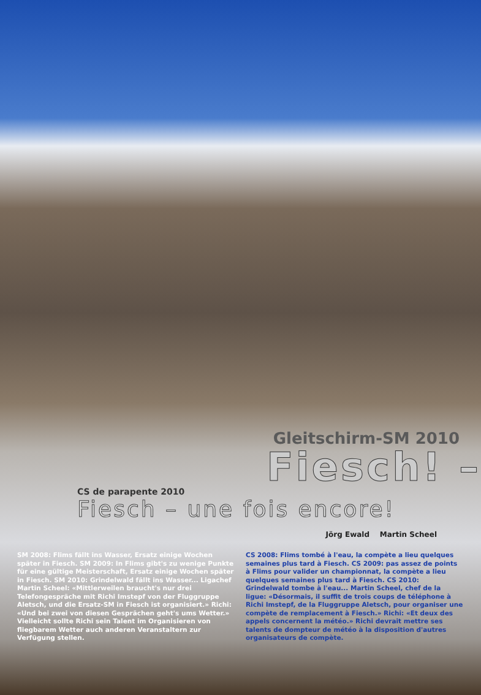Gleitschirm-SM 2010
Fiesch! –
CS de parapente 2010
Fiesch – une fois encore!
Jörg Ewald Martin Scheel
SM 2008: Flims fällt ins Wasser, Ersatz einige Wochen später in Fiesch. SM 2009: In Flims gibt's zu wenige Punkte für eine gültige Meisterschaft, Ersatz einige Wochen später in Fiesch. SM 2010: Grindelwald fällt ins Wasser... Ligachef Martin Scheel: «Mittlerweilen braucht's nur drei Telefongespräche mit Richi Imstepf von der Fluggruppe Aletsch, und die Ersatz-SM in Fiesch ist organisiert.» Richi: «Und bei zwei von diesen Gesprächen geht's ums Wetter.» Vielleicht sollte Richi sein Talent im Organisieren von fliegbarem Wetter auch anderen Veranstaltern zur Verfügung stellen.
CS 2008: Flims tombé à l'eau, la compète a lieu quelques semaines plus tard à Fiesch. CS 2009: pas assez de points à Flims pour valider un championnat, la compète a lieu quelques semaines plus tard à Fiesch. CS 2010: Grindelwald tombe à l'eau... Martin Scheel, chef de la ligue: «Désormais, il suffit de trois coups de téléphone à Richi Imstepf, de la Fluggruppe Aletsch, pour organiser une compète de remplacement à Fiesch.» Richi: «Et deux des appels concernent la météo.» Richi devrait mettre ses talents de dompteur de météo à la disposition d'autres organisateurs de compète.